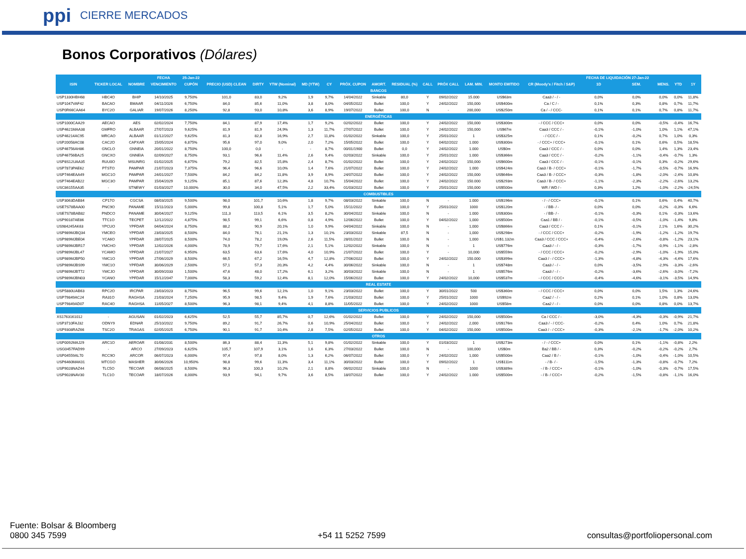ppi CIERRE MERCADOS
Bonos Corporativos (Dólares)
| | | | FECHA | 25-Jan-22 | | | | | | | | | | | | | | FECHA DE LIQUIDACIÓN 27-Jan-22 | | | | |
| --- | --- | --- | --- | --- | --- | --- | --- | --- | --- | --- | --- | --- | --- | --- | --- | --- | --- | --- | --- | --- | --- | --- |
| ISIN | TICKER LOCAL | NOMBRE | VENCIMIENTO | CUPÓN | PRECIO (USD) CLEAN | DIRTY | YTW (Nominal) | MD (YTW) | CY | PRÓX. CUPON | AMORT. | RESIDUAL (%) | CALL | PRÓX CALL | LAM. MIN. | MONTO EMITIDO | CR (Moody's / Fitch / S&P) | 1D | SEM. | MENS. | YTD | 1Y |
| BANCOS | | | | | | | | | | | | | | | | | | | | | | |
| USP1330HBH68 | HBC4O | BHIP | 14/10/2025 | 9,750% | 101,0 | 83,0 | 9,2% | 1,9 | 9,7% | 14/04/2022 | Sinkable | 80,0 | Y | 09/02/2022 | 15.000 | US$63m | Caa3 / - / - | 0,0% | 0,0% | 0,0% | 0,0% | 11,8% |
| USP1047VAF42 | BACAO | BMAAR | 04/11/2026 | 6,750% | 84,0 | 85,6 | 11,0% | 3,8 | 8,0% | 04/05/2022 | Bullet | 100,0 | Y | 24/02/2022 | 150,000 | US$400m | Ca / C / - | 0,1% | 0,3% | 0,8% | 0,7% | 11,7% |
| USP0R66CAA64 | BYC2O | GALIAR | 19/07/2026 | 8,250% | 92,8 | 93,0 | 10,8% | 3,6 | 8,9% | 19/07/2022 | Bullet | 100,0 | N | - | 200,000 | US$250m | Ca / - / CCC- | 0,1% | 0,1% | 0,7% | 0,8% | 11,7% |
| ENERGÉTICAS | | | | | | | | | | | | | | | | | | | | | | |
| USP1000CAA29 | AECAO | AES | 02/02/2024 | 7,750% | 84,1 | 87,9 | 17,4% | 1,7 | 9,2% | 02/02/2022 | Bullet | 100,0 | Y | 24/02/2022 | 150,000 | US$300m | - / CCC / CCC+ | 0,0% | 0,0% | -0,5% | -0,4% | 16,7% |
| USP4621MAA38 | GMFRO | ALBAAR | 27/07/2023 | 9,625% | 81,9 | 81,9 | 24,9% | 1,3 | 11,7% | 27/07/2022 | Bullet | 100,0 | Y | 24/02/2022 | 150,000 | US$67m | Caa3 / CCC / - | -0,1% | -1,0% | 1,0% | 1,1% | 47,1% |
| USP46214AC95 | MRCAO | ALBAAR | 01/12/2027 | 9,625% | 81,3 | 82,8 | 16,9% | 2,7 | 11,8% | 01/02/2022 | Sinkable | 100,0 | Y | 25/01/2022 | 1 | US$325m | - / CCC / - | 0,1% | -0,2% | 0,7% | 1,0% | 0,3% |
| USP20058AC08 | CAC2O | CAPXAR | 15/05/2024 | 6,875% | 95,6 | 97,0 | 9,0% | 2,0 | 7,2% | 15/05/2022 | Bullet | 100,0 | Y | 04/02/2022 | 1.000 | US$300m | - / CCC+ / CCC+ | -0,1% | 0,1% | 0,6% | 0,5% | 18,5% |
| USP46756AH86 | GNCLO | GNNEIA | 20/01/2022 | 8,750% | 100,0 | 0,0 | - | - | 8,7% | 00/01/1900 | Bullet | 0,0 | Y | 24/02/2022 | 1.000 | US$0m | Caa3 / CCC / - | 0,0% | 0,0% | 1,4% | 1,3% | 23,4% |
| USP46756BA25 | GNCXO | GNNEIA | 02/09/2027 | 8,750% | 93,1 | 96,6 | 11,4% | 2,6 | 9,4% | 02/03/2022 | Sinkable | 100,0 | Y | 25/01/2022 | 1.000 | US$366m | Caa3 / CCC / - | -0,2% | -1,1% | -0,4% | -0,7% | 1,3% |
| USP8S12UAA35 | RUU0O | MSUNRG | 01/02/2025 | 6,875% | 79,2 | 82,5 | 15,8% | 2,4 | 8,7% | 01/02/2022 | Bullet | 100,0 | Y | 24/02/2022 | 150,000 | US$600m | Caa3 / CCC / - | -0,1% | -0,1% | 0,3% | -0,2% | 29,6% |
| USP7873PAE62 | PTSTO | PAMPAR | 21/07/2023 | 7,375% | 96,4 | 96,6 | 10,0% | 1,4 | 7,6% | 21/07/2022 | Bullet | 100,0 | Y | 24/02/2022 | 1.000 | US$424m | Caa3 / B- / CCC+ | -0,1% | -1,7% | -0,5% | -0,7% | 16,9% |
| USP7464EAA49 | MGC1O | PAMPAR | 24/01/2027 | 7,500% | 84,2 | 84,2 | 11,8% | 3,9 | 8,9% | 24/07/2022 | Bullet | 100,0 | Y | 24/02/2022 | 150,000 | US$646m | Caa3 / B- / CCC+ | -0,3% | -1,8% | -2,0% | -2,4% | 10,8% |
| USP7464EAB22 | MGC3O | PAMPAR | 15/04/2029 | 9,125% | 85,1 | 87,6 | 12,3% | 4,8 | 10,7% | 15/04/2022 | Bullet | 100,0 | Y | 24/02/2022 | 150.000 | US$293m | Caa3 / B- / CCC+ | -1,1% | -2,3% | -2,2% | -2,6% | 13,2% |
| USC86155AA35 | - | STNEWY | 01/03/2027 | 10,000% | 30,0 | 34,0 | 47,5% | 2,2 | 33,4% | 01/03/2022 | Bullet | 100,0 | Y | 25/01/2022 | 150,000 | US$500m | WR / WD / - | 0,3% | 1,2% | -1,0% | -2,2% | -24,5% |
| COMBUSTIBLES | | | | | | | | | | | | | | | | | | | | | | |
| USP3063DAB84 | CP17O | CGCSA | 08/03/2025 | 9,500% | 98,0 | 101,7 | 10,6% | 1,8 | 9,7% | 08/03/2022 | Sinkable | 100,0 | N | - | 1.000 | US$196m | - / - / CCC+ | -0,1% | 0,1% | 0,6% | 0,4% | 40,7% |
| USE7S78BAA00 | PNC9O | PANAME | 15/11/2023 | 5,000% | 99,8 | 100,8 | 5,1% | 1,7 | 5,0% | 15/11/2022 | Bullet | 100,0 | Y | 25/01/2022 | 1000 | US$120m | - / BB- / - | 0,0% | 0,0% | -0,2% | -0,3% | 6,6% |
| USE7S78BAB82 | PNDCO | PANAME | 30/04/2027 | 9,125% | 111,3 | 113,5 | 6,1% | 3,5 | 8,2% | 30/04/2022 | Sinkable | 100,0 | N | - | 1.000 | US$300m | - / BB- / - | -0,1% | -0,3% | 0,1% | -0,3% | 13,6% |
| USP90187AE86 | TTC1O | TECPET | 12/12/2022 | 4,875% | 98,5 | 99,1 | 6,6% | 0,8 | 4,9% | 12/06/2022 | Bullet | 100,0 | Y | 04/02/2022 | 1,000 | US$500m | Caa1 / BB / - | -0,1% | -0,5% | -1,0% | -1,4% | 9,8% |
| US984245AK63 | YPCUO | YPFDAR | 04/04/2024 | 8,750% | 88,2 | 90,9 | 20,1% | 1,0 | 9,9% | 04/04/2022 | Sinkable | 100,0 | N | - | 1,000 | US$866m | Caa3 / CCC / - | 0,1% | -0,1% | 2,1% | 1,6% | 30,2% |
| USP989MJBQ34 | YMCEO | YPFDAR | 23/03/2025 | 8,500% | 84,0 | 76,1 | 21,1% | 1,3 | 10,1% | 23/03/2022 | Sinkable | 87,5 | N | - | 1,000 | US$298m | - / CCC / CCC+ | -0,2% | -1,9% | -1,2% | -1,2% | 19,7% |
| USP989MJBE04 | YCA6O | YPFDAR | 28/07/2025 | 8,500% | 74,0 | 78,2 | 19,0% | 2,6 | 11,5% | 28/01/2022 | Bullet | 100,0 | N | - | 1,000 | US$1.132m | Caa3 / CCC / CCC+ | -0,4% | -2,6% | -0,8% | -1,2% | 23,1% |
| USP989MJBR17 | YMCHO | YPFDAR | 12/02/2026 | 4,000% | 78,9 | 79,7 | 17,6% | 2,1 | 5,1% | 12/02/2022 | Sinkable | 100,0 | N | - | 1 | US$776m | Caa3 / - / - | -0,3% | -1,7% | -0,9% | -1,1% | -2,8% |
| USP989MJBL47 | YCAMO | YPFDAR | 21/07/2027 | 6,950% | 63,5 | 63,6 | 17,6% | 4,0 | 10,9% | 21/07/2022 | Bullet | 100,0 | Y | - | 10,000 | US$559m | - / CCC / CCC+ | -0,2% | -2,9% | -1,0% | -1,9% | 15,0% |
| USP989MJBP50 | YMC1O | YPFDAR | 27/06/2029 | 8,500% | 66,5 | 67,2 | 16,5% | 4,7 | 12,8% | 27/06/2022 | Bullet | 100,0 | Y | 24/02/2022 | 150.000 | US$399m | Caa3 / - / CCC+ | -1,3% | -4,8% | -4,3% | -4,4% | 17,6% |
| USP989MJBS99 | YMC1O | YPFDAR | 30/06/2029 | 2,500% | 57,1 | 57,3 | 20,3% | 4,2 | 4,4% | 30/06/2022 | Sinkable | 100,0 | N | - | 1 | US$748m | Caa3 / - / - | 0,0% | -3,5% | -2,9% | -3,3% | -2,6% |
| USP989MJBT72 | YMCJO | YPFDAR | 30/09/2033 | 1,500% | 47,6 | 48,0 | 17,2% | 6,1 | 3,2% | 30/03/2022 | Sinkable | 100,0 | N | - | 1 | US$576m | Caa3 / - / - | -0,2% | -3,6% | -2,6% | -3,0% | -7,2% |
| USP989MJBN03 | YCANO | YPFDAR | 15/12/2047 | 7,000% | 58,3 | 59,2 | 12,4% | 8,1 | 12,0% | 15/06/2022 | Bullet | 100,0 | Y | 24/02/2022 | 10,000 | US$537m | - / CCC / CCC+ | -0,4% | -4,6% | -3,1% | -3,5% | 14,9% |
| REAL ESTATE | | | | | | | | | | | | | | | | | | | | | | |
| USP5880UAB63 | RPC2O | IRCPAR | 23/03/2023 | 8,750% | 96,5 | 99,6 | 12,1% | 1,0 | 9,1% | 23/03/2022 | Bullet | 100,0 | Y | 30/01/2022 | 500 | US$360m | - / CCC / CCC+ | 0,0% | 0,0% | 1,5% | 1,3% | 24,6% |
| USP79849AC24 | RA31O | RAGHSA | 21/03/2024 | 7,250% | 95,9 | 98,5 | 9,4% | 1,9 | 7,6% | 21/03/2022 | Bullet | 100,0 | Y | 25/01/2022 | 1000 | US$92m | Caa2 / - / - | 0,2% | 0,1% | 1,0% | 0,8% | 13,0% |
| USP79849AD07 | RAC4O | RAGHSA | 11/05/2027 | 8,500% | 96,3 | 98,1 | 9,4% | 4,1 | 8,8% | 11/05/2022 | Bullet | 100,0 | Y | 24/02/2022 | 1000 | US$58m | Caa2 / - / - | 0,0% | 0,0% | 0,8% | 0,0% | 13,7% |
| SERVICIOS PUBLICOS | | | | | | | | | | | | | | | | | | | | | | |
| XS1763161012 | - | AGUSAN | 01/02/2023 | 6,625% | 52,5 | 55,7 | 85,7% | 0,7 | 12,6% | 01/02/2022 | Bullet | 100,0 | Y | 24/02/2022 | 150,000 | US$500m | Ca / CCC / - | -3,0% | -4,3% | -0,3% | -0,9% | 21,7% |
| USP3710FAJ32 | ODNY9 | EDNAR | 25/10/2022 | 9,750% | 89,2 | 91,7 | 26,7% | 0,6 | 10,9% | 25/04/2022 | Bullet | 100,0 | Y | 24/02/2022 | 2,000 | US$176m | Caa3 / - / CCC- | -0,2% | 0,4% | 1,0% | 0,7% | 21,8% |
| USP9308RAZ66 | TSC2O | TRAGAS | 02/05/2025 | 6,750% | 90,1 | 91,7 | 10,4% | 2,8 | 7,5% | 02/05/2022 | Bullet | 100,0 | Y | 04/02/2022 | 150,000 | US$500m | Caa3 / - / CCC+ | -0,3% | -2,1% | -1,7% | -2,0% | 10,2% |
| OTROS | | | | | | | | | | | | | | | | | | | | | | |
| USP0092MAJ29 | ARC1O | AEROAR | 01/08/2031 | 8,500% | 86,3 | 88,4 | 11,3% | 5,1 | 9,8% | 01/02/2022 | Sinkable | 100,0 | Y | 01/03/2022 | 1 | US$273m | - / - / CCC+ | 0,0% | 0,1% | -1,1% | -0,8% | 2,2% |
| USG0457FAD99 | - | ARCO | 27/09/2023 | 6,625% | 105,7 | 107,9 | 3,1% | 1,6 | 6,3% | 27/03/2022 | Bullet | 100,0 | N | - | 100,000 | US$0m | Ba2 / BB / - | 0,3% | -0,2% | -0,2% | -0,2% | 2,7% |
| USP04559AL70 | RCC9O | ARCOR | 06/07/2023 | 6,000% | 97,4 | 97,8 | 8,0% | 1,3 | 6,2% | 06/07/2022 | Bullet | 100,0 | Y | 24/02/2022 | 1,000 | US$500m | Caa2 / B / - | -0,1% | -1,0% | -0,4% | -1,0% | 10,5% |
| USP6460MAK01 | MTCGO | MASHER | 30/06/2026 | 10,950% | 98,8 | 99,6 | 11,3% | 3,4 | 11,1% | 30/03/2022 | Bullet | 100,0 | Y | 09/02/2022 | 1 | US$111m | - / B- / - | -1,5% | -1,3% | -0,8% | -0,7% | 7,2% |
| USP9028NAZ44 | TLC5O | TECOAR | 06/08/2025 | 8,500% | 96,3 | 100,3 | 10,2% | 2,1 | 8,8% | 06/02/2022 | Sinkable | 100,0 | N | - | 1000 | US$389m | - / B- / CCC+ | -0,1% | -1,0% | -0,3% | -0,7% | 17,5% |
| USP9028NAV30 | TLC1O | TECOAR | 18/07/2026 | 8,000% | 93,9 | 94,1 | 9,7% | 3,6 | 8,5% | 18/07/2022 | Bullet | 100,0 | Y | 24/02/2022 | 1.000 | US$500m | - / B- / CCC+ | -0,2% | -1,5% | -0,8% | -1,1% | 16,0% |
Fuente: Bolsar & Bloomberg
0800 345 7599
+54 11 5252 7599
consultas@portfoliopersonal.com